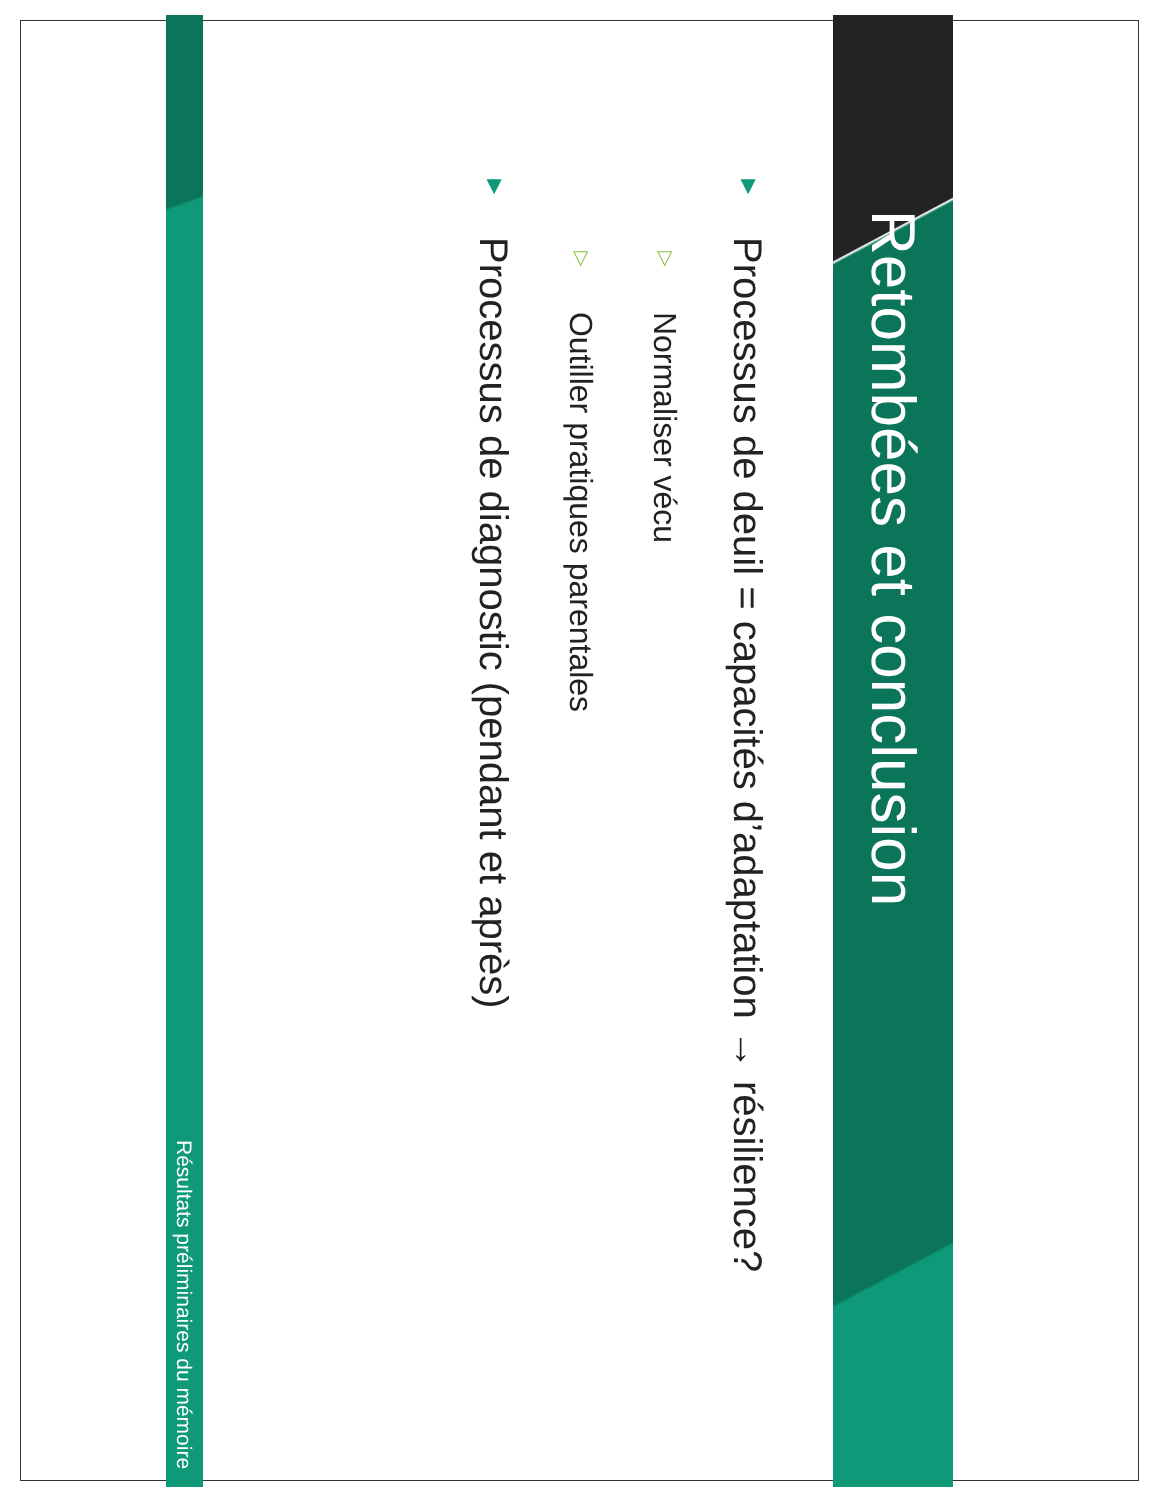Retombées et conclusion
▼ Processus de deuil = capacités d’adaptation → résilience?
▽ Normaliser vécu
▽ Outiller pratiques parentales
▼ Processus de diagnostic (pendant et après)
Résultats préliminaires du mémoire